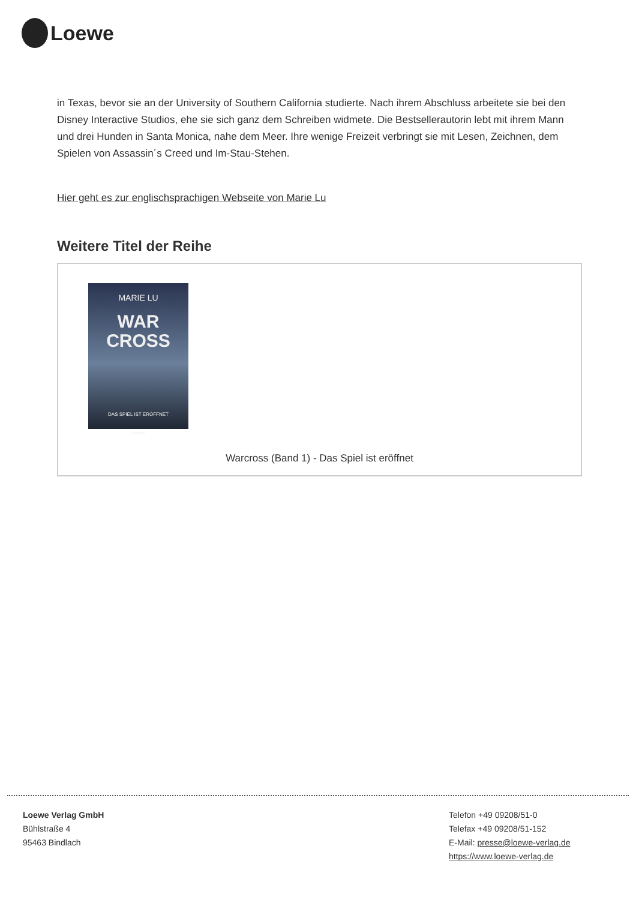Loewe
in Texas, bevor sie an der University of Southern California studierte. Nach ihrem Abschluss arbeitete sie bei den Disney Interactive Studios, ehe sie sich ganz dem Schreiben widmete. Die Bestsellerautorin lebt mit ihrem Mann und drei Hunden in Santa Monica, nahe dem Meer. Ihre wenige Freizeit verbringt sie mit Lesen, Zeichnen, dem Spielen von Assassin´s Creed und Im-Stau-Stehen.
Hier geht es zur englischsprachigen Webseite von Marie Lu
Weitere Titel der Reihe
MARIE LU
WAR CROSS
DAS SPIEL IST ERÖFFNET
Loewe
Warcross (Band 1) - Das Spiel ist eröffnet
Loewe Verlag GmbH
Bühlstraße 4
95463 Bindlach
Telefon +49 09208/51-0
Telefax +49 09208/51-152
E-Mail: presse@loewe-verlag.de
https://www.loewe-verlag.de